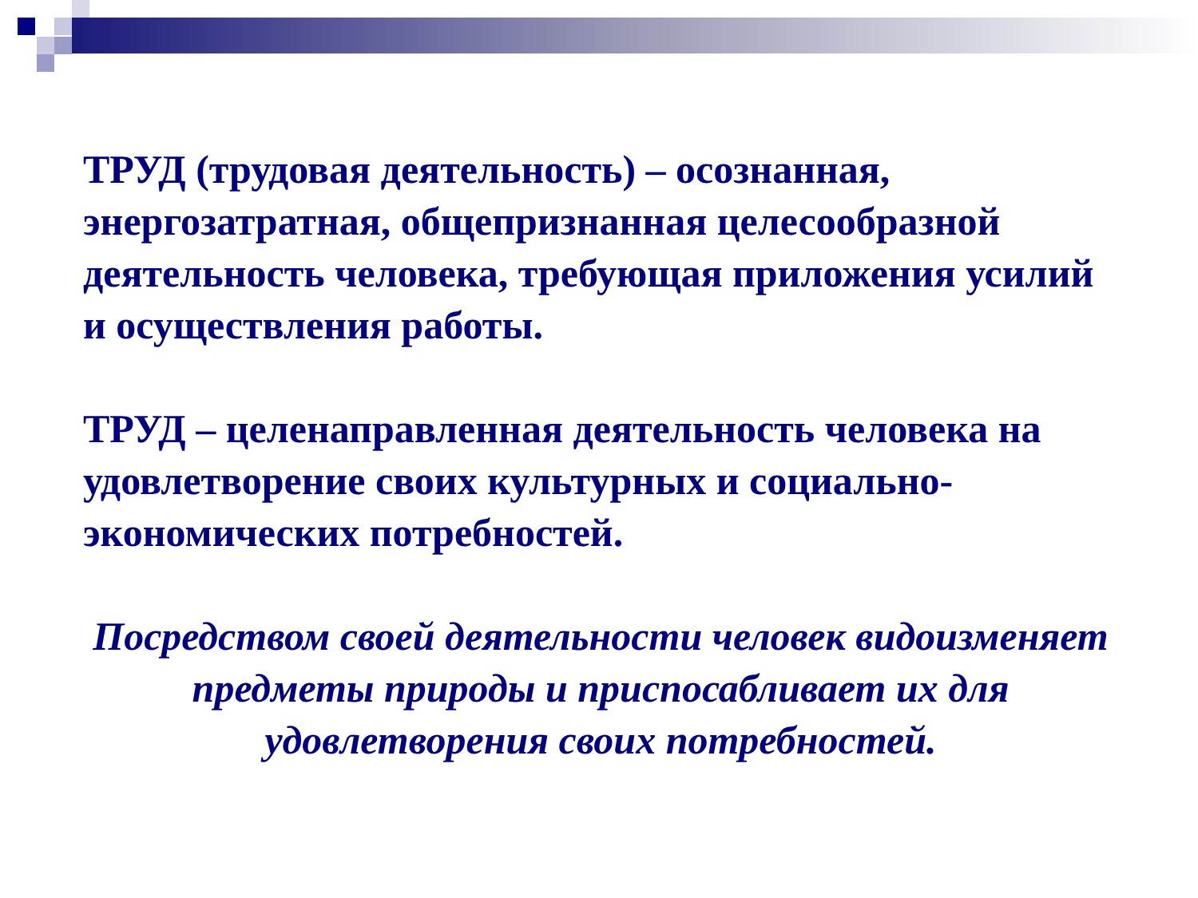ТРУД (трудовая деятельность) – осознанная, энергозатратная, общепризнанная целесообразной деятельность человека, требующая приложения усилий и осуществления работы.
ТРУД – целенаправленная деятельность человека на удовлетворение своих культурных и социально-экономических потребностей.
Посредством своей деятельности человек видоизменяет предметы природы и приспосабливает их для удовлетворения своих потребностей.